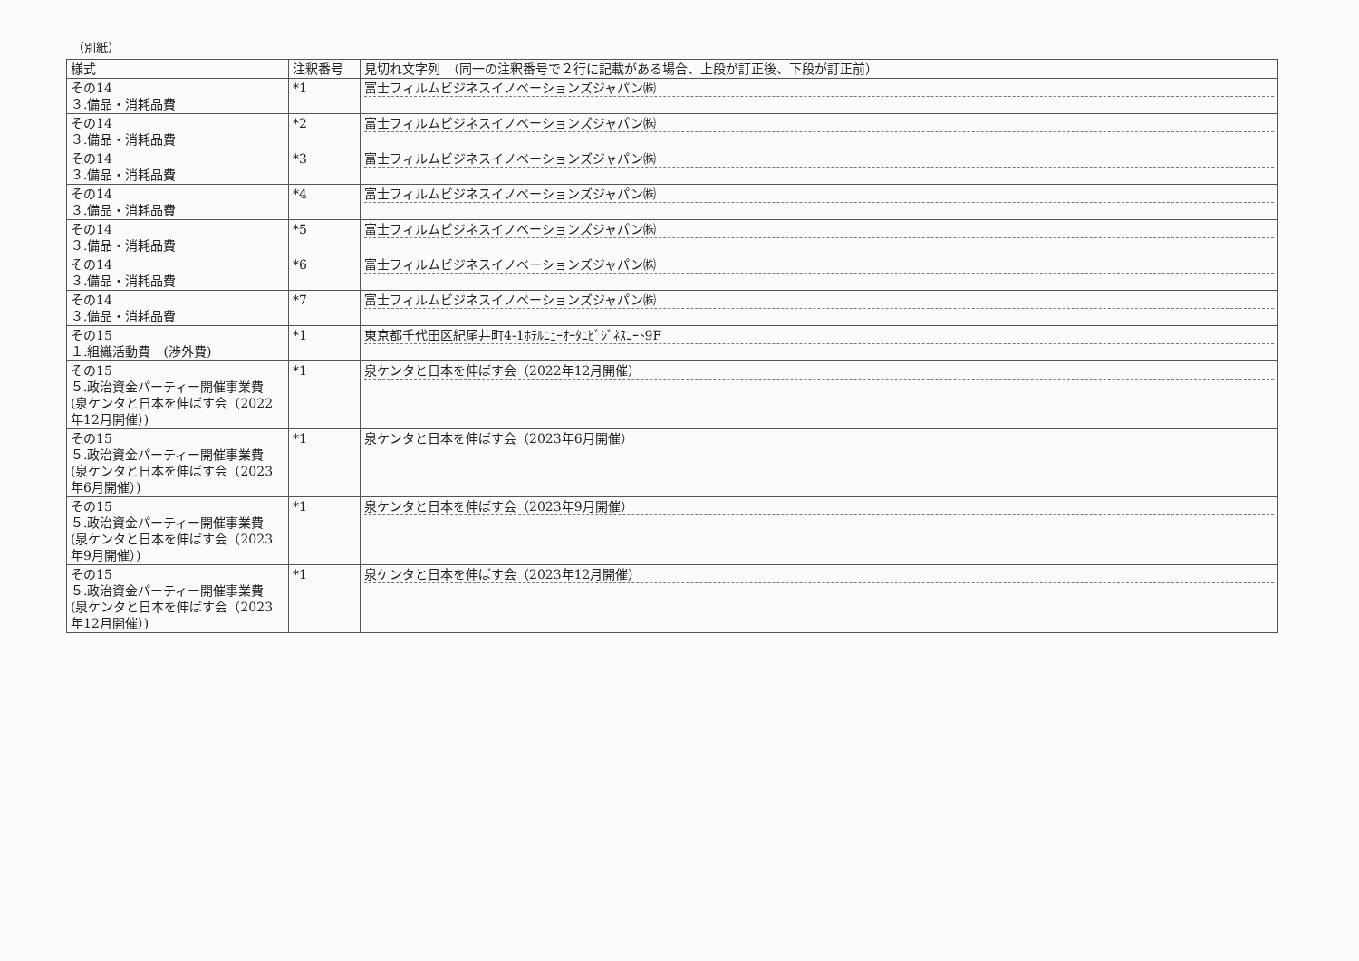（別紙）
| 様式 | 注釈番号 | 見切れ文字列 （同一の注釈番号で２行に記載がある場合、上段が訂正後、下段が訂正前） |
| --- | --- | --- |
| その14 ３.備品・消耗品費 | *1 | 富士フィルムビジネスイノベーションズジャパン㈱ |
| その14 ３.備品・消耗品費 | *2 | 富士フィルムビジネスイノベーションズジャパン㈱ |
| その14 ３.備品・消耗品費 | *3 | 富士フィルムビジネスイノベーションズジャパン㈱ |
| その14 ３.備品・消耗品費 | *4 | 富士フィルムビジネスイノベーションズジャパン㈱ |
| その14 ３.備品・消耗品費 | *5 | 富士フィルムビジネスイノベーションズジャパン㈱ |
| その14 ３.備品・消耗品費 | *6 | 富士フィルムビジネスイノベーションズジャパン㈱ |
| その14 ３.備品・消耗品費 | *7 | 富士フィルムビジネスイノベーションズジャパン㈱ |
| その15 １.組織活動費 (渉外費) | *1 | 東京都千代田区紀尾井町4-1ﾎﾃﾙﾆｭｰｵｰﾀﾆﾋﾞｼﾞﾈｽｺｰﾄ9F |
| その15 ５.政治資金パーティー開催事業費 (泉ケンタと日本を伸ばす会（2022年12月開催）) | *1 | 泉ケンタと日本を伸ばす会（2022年12月開催） |
| その15 ５.政治資金パーティー開催事業費 (泉ケンタと日本を伸ばす会（2023年6月開催）) | *1 | 泉ケンタと日本を伸ばす会（2023年6月開催） |
| その15 ５.政治資金パーティー開催事業費 (泉ケンタと日本を伸ばす会（2023年9月開催）) | *1 | 泉ケンタと日本を伸ばす会（2023年9月開催） |
| その15 ５.政治資金パーティー開催事業費 (泉ケンタと日本を伸ばす会（2023年12月開催）) | *1 | 泉ケンタと日本を伸ばす会（2023年12月開催） |